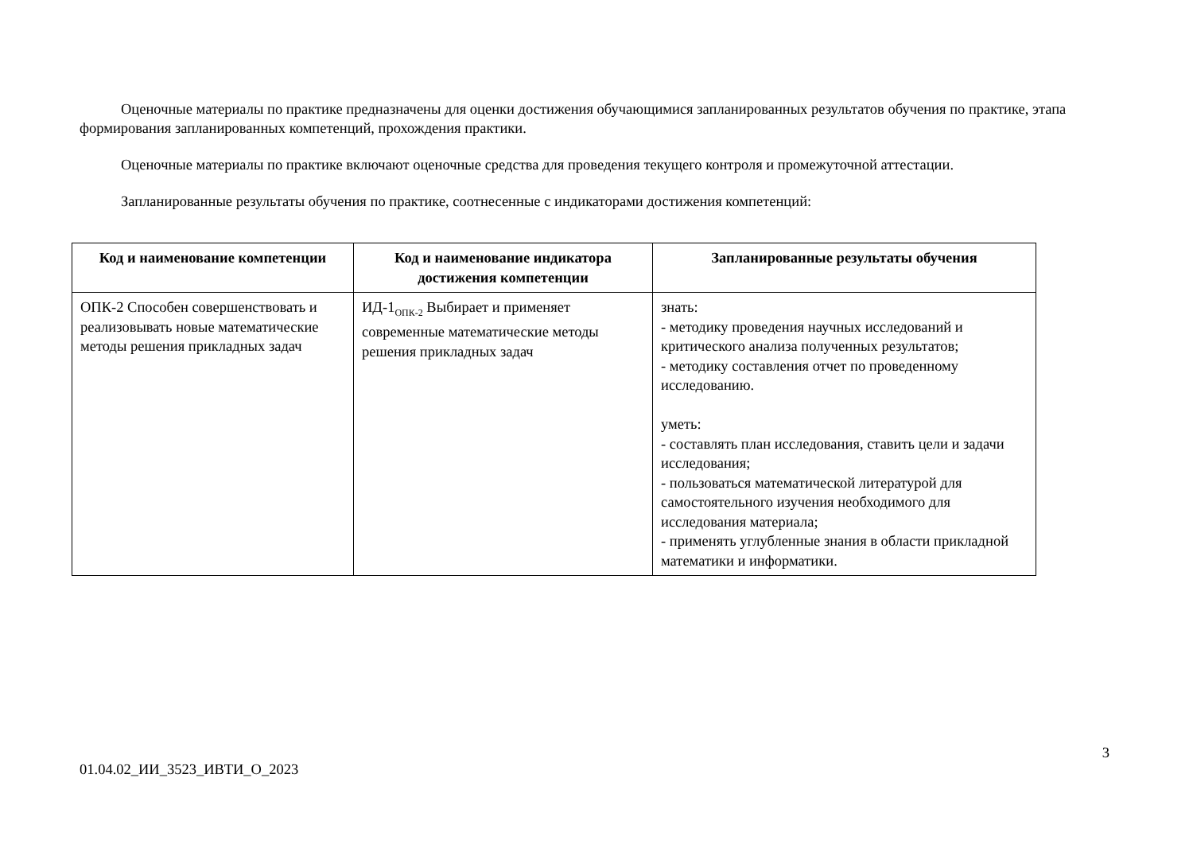Оценочные материалы по практике предназначены для оценки достижения обучающимися запланированных результатов обучения по практике, этапа формирования запланированных компетенций, прохождения практики.
Оценочные материалы по практике включают оценочные средства для проведения текущего контроля и промежуточной аттестации.
Запланированные результаты обучения по практике, соотнесенные с индикаторами достижения компетенций:
| Код и наименование компетенции | Код и наименование индикатора достижения компетенции | Запланированные результаты обучения |
| --- | --- | --- |
| ОПК-2 Способен совершенствовать и реализовывать новые математические методы решения прикладных задач | ИД-1<sub>ОПК-2</sub> Выбирает и применяет современные математические методы решения прикладных задач | знать: - методику проведения научных исследований и критического анализа полученных результатов; - методику составления отчет по проведенному исследованию. уметь: - составлять план исследования, ставить цели и задачи исследования; - пользоваться математической литературой для самостоятельного изучения необходимого для исследования материала; - применять углубленные знания в области прикладной математики и информатики. |
3
01.04.02_ИИ_3523_ИВТИ_О_2023